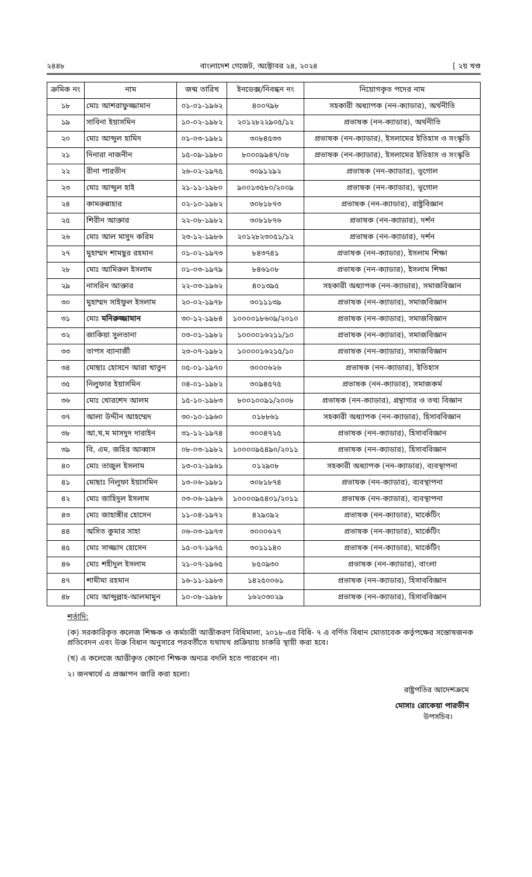২৪৪৮ বাংলাদেশ গেজেট, অক্টোবর ২৪, ২০২৪ [ ২য় খণ্ড
| ক্রমিক নং | নাম | জন্ম তারিখ | ইনডেক্স/নিবন্ধন নং | নিয়োগকৃত পদের নাম |
| --- | --- | --- | --- | --- |
| ১৮ | মোঃ আশরাফুজ্জামান | ০১-০১-১৯৬২ | ৪০০৭৯৮ | সহকারী অধ্যাপক (নন-ক্যাডার), অর্থনীতি |
| ১৯ | সাবিনা ইয়াসমিন | ১০-০২-১৯৮২ | ২০১২৮২২৯০৫/১২ | প্রভাষক (নন-ক্যাডার), অর্থনীতি |
| ২০ | মোঃ আব্দুল হামিদ | ০১-০৩-১৯৮১ | ৩০৮৪৫৩৩ | প্রভাষক (নন-ক্যাডার), ইসলামের ইতিহাস ও সংস্কৃতি |
| ২১ | দিনারা নাজনীন | ১৫-০৯-১৯৮০ | ৮০০০৯৯৪৭/০৮ | প্রভাষক (নন-ক্যাডার), ইসলামের ইতিহাস ও সংস্কৃতি |
| ২২ | রীনা পারভীন | ২৬-০২-১৯৭৫ | ৩০৯১২৯২ | প্রভাষক (নন-ক্যাডার), ভূগোল |
| ২৩ | মোঃ আব্দুল হাই | ২১-১১-১৯৮০ | ৯০০১৩৫৮০/২০০৯ | প্রভাষক (নন-ক্যাডার), ভূগোল |
| ২৪ | কামরুন্নাহার | ০২-১০-১৯৮২ | ৩০৮১৮৭৩ | প্রভাষক (নন-ক্যাডার), রাষ্ট্রবিজ্ঞান |
| ২৫ | শিরীন আক্তার | ২২-০৮-১৯৮২ | ৩০৮১৮৭৬ | প্রভাষক (নন-ক্যাডার), দর্শন |
| ২৬ | মোঃ আল মাসুদ করিম | ২৩-১২-১৯৮৬ | ২০১২৮২৩০৫১/১২ | প্রভাষক (নন-ক্যাডার), দর্শন |
| ২৭ | মুহাম্মদ শামছুর রহমান | ০১-০২-১৯৭৩ | ৮৪৩৭৪১ | প্রভাষক (নন-ক্যাডার), ইসলাম শিক্ষা |
| ২৮ | মোঃ আমিরুল ইসলাম | ০১-০৩-১৯৭৯ | ৮৪৬১০৮ | প্রভাষক (নন-ক্যাডার), ইসলাম শিক্ষা |
| ২৯ | নাসরিন আক্তার | ২২-০৩-১৯৬২ | ৪০১৩৯৫ | সহকারী অধ্যাপক (নন-ক্যাডার), সমাজবিজ্ঞান |
| ৩০ | মুহাম্মদ সাইফুল ইসলাম | ২০-০২-১৯৭৮ | ৩০১১১৩৯ | প্রভাষক (নন-ক্যাডার), সমাজবিজ্ঞান |
| ৩১ | মোঃ মনিরুজ্জামান | ৩০-১২-১৯৮৪ | ১০০০০১৮৬০৯/২০১০ | প্রভাষক (নন-ক্যাডার), সমাজবিজ্ঞান |
| ৩২ | জাকিয়া সুলতানা | ০৩-০১-১৯৮২ | ১০০০০১৬২১১/১০ | প্রভাষক (নন-ক্যাডার), সমাজবিজ্ঞান |
| ৩৩ | তাপস ব্যানার্জী | ২৩-০৭-১৯৮২ | ১০০০০১৬২১৫/১০ | প্রভাষক (নন-ক্যাডার), সমাজবিজ্ঞান |
| ৩৪ | মোছাঃ হোসনে আরা খাতুন | ০৫-০১-১৯৭০ | ৩০০০৬২৬ | প্রভাষক (নন-ক্যাডার), ইতিহাস |
| ৩৫ | নিলুফার ইয়াসমিন | ০৪-০১-১৯৮২ | ৩০৯৪৫৭৫ | প্রভাষক (নন-ক্যাডার), সমাজকর্ম |
| ৩৬ | মোঃ খোরশেদ আলম | ১৫-১০-১৯৮৩ | ৮০০১০০৯১/২০০৮ | প্রভাষক (নন-ক্যাডার), গ্রন্থাগার ও তথ্য বিজ্ঞান |
| ৩৭ | আলা উদ্দীন আহম্মেদ | ৩০-১০-১৯৬০ | ০১৮৮৬১ | সহকারী অধ্যাপক (নন-ক্যাডার), হিসাববিজ্ঞান |
| ৩৮ | আ,খ,ম মাসদুদ দারাইন | ৩১-১২-১৯৭৪ | ৩০০৪৭২৫ | প্রভাষক (নন-ক্যাডার), হিসাববিজ্ঞান |
| ৩৯ | বি, এম, জহির আব্বাস | ০৮-০৩-১৯৮২ | ১০০০০৯৫৪৯০/২০১১ | প্রভাষক (নন-ক্যাডার), হিসাববিজ্ঞান |
| ৪০ | মোঃ তাজুল ইসলাম | ১৩-০২-১৯৬১ | ০১২৯০৮ | সহকারী অধ্যাপক (নন-ক্যাডার), ব্যবস্থাপনা |
| ৪১ | মোছাঃ নিলুফা ইয়াসমিন | ১৩-০৬-১৯৮১ | ৩০৮১৮৭৪ | প্রভাষক (নন-ক্যাডার), ব্যবস্থাপনা |
| ৪২ | মোঃ জাহিদুল ইসলাম | ০৩-০৬-১৯৮৬ | ১০০০০৯৫৪০১/২০১১ | প্রভাষক (নন-ক্যাডার), ব্যবস্থাপনা |
| ৪৩ | মোঃ জাহাঙ্গীর হোসেন | ১১-০৪-১৯৭২ | ৪২৯০৯২ | প্রভাষক (নন-ক্যাডার), মার্কেটিং |
| ৪৪ | অসিত কুমার সাহা | ০৬-০৩-১৯৭৩ | ৩০০০৬২৭ | প্রভাষক (নন-ক্যাডার), মার্কেটিং |
| ৪৫ | মোঃ সাজ্জাদ হোসেন | ১৫-০৭-১৯৭৫ | ৩০১১১৪০ | প্রভাষক (নন-ক্যাডার), মার্কেটিং |
| ৪৬ | মোঃ শহীদুল ইসলাম | ২১-০৭-১৯৬৫ | ৮৫০৯৩০ | প্রভাষক (নন-ক্যাডার), বাংলা |
| ৪৭ | শামীমা রহমান | ১৬-১১-১৯৮৩ | ১৪২৫০০৬১ | প্রভাষক (নন-ক্যাডার), হিসাববিজ্ঞান |
| ৪৮ | মোঃ আব্দুল্লাহ-আলমামুন | ১০-০৮-১৯৮৮ | ১৬২০৩০২৯ | প্রভাষক (নন-ক্যাডার), হিসাববিজ্ঞান |
শর্তাদি:
(ক) সরকারিকৃত কলেজ শিক্ষক ও কর্মচারী আত্তীকরণ বিধিমালা, ২০১৮-এর বিধি- ৭ এ বর্ণিত বিধান মোতাবেক কর্তৃপক্ষের সন্তোষজনক প্রতিবেদন এবং উক্ত বিধান অনুসারে পরবর্তীতে যথাযথ প্রক্রিয়ায় চাকরি স্থায়ী করা হবে।
(খ) এ কলেজে আত্তীকৃত কোনো শিক্ষক অন্যত্র বদলি হতে পারবেন না।
২। জনস্বার্থে এ প্রজ্ঞাপন জারি করা হলো।
রাষ্ট্রপতির আদেশক্রমে
মোসাঃ রোকেয়া পারভীন
উপসচিব।